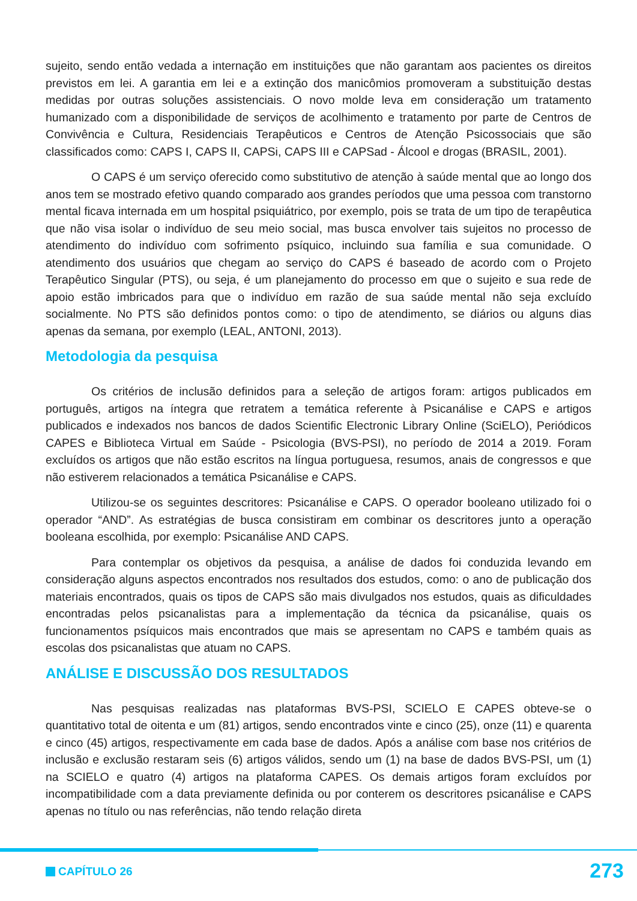sujeito, sendo então vedada a internação em instituições que não garantam aos pacientes os direitos previstos em lei. A garantia em lei e a extinção dos manicômios promoveram a substituição destas medidas por outras soluções assistenciais. O novo molde leva em consideração um tratamento humanizado com a disponibilidade de serviços de acolhimento e tratamento por parte de Centros de Convivência e Cultura, Residenciais Terapêuticos e Centros de Atenção Psicossociais que são classificados como: CAPS I, CAPS II, CAPSi, CAPS III e CAPSad - Álcool e drogas (BRASIL, 2001).
O CAPS é um serviço oferecido como substitutivo de atenção à saúde mental que ao longo dos anos tem se mostrado efetivo quando comparado aos grandes períodos que uma pessoa com transtorno mental ficava internada em um hospital psiquiátrico, por exemplo, pois se trata de um tipo de terapêutica que não visa isolar o indivíduo de seu meio social, mas busca envolver tais sujeitos no processo de atendimento do indivíduo com sofrimento psíquico, incluindo sua família e sua comunidade. O atendimento dos usuários que chegam ao serviço do CAPS é baseado de acordo com o Projeto Terapêutico Singular (PTS), ou seja, é um planejamento do processo em que o sujeito e sua rede de apoio estão imbricados para que o indivíduo em razão de sua saúde mental não seja excluído socialmente. No PTS são definidos pontos como: o tipo de atendimento, se diários ou alguns dias apenas da semana, por exemplo (LEAL, ANTONI, 2013).
Metodologia da pesquisa
Os critérios de inclusão definidos para a seleção de artigos foram: artigos publicados em português, artigos na íntegra que retratem a temática referente à Psicanálise e CAPS e artigos publicados e indexados nos bancos de dados Scientific Electronic Library Online (SciELO), Periódicos CAPES e Biblioteca Virtual em Saúde - Psicologia (BVS-PSI), no período de 2014 a 2019. Foram excluídos os artigos que não estão escritos na língua portuguesa, resumos, anais de congressos e que não estiverem relacionados a temática Psicanálise e CAPS.
Utilizou-se os seguintes descritores: Psicanálise e CAPS. O operador booleano utilizado foi o operador “AND”. As estratégias de busca consistiram em combinar os descritores junto a operação booleana escolhida, por exemplo: Psicanálise AND CAPS.
Para contemplar os objetivos da pesquisa, a análise de dados foi conduzida levando em consideração alguns aspectos encontrados nos resultados dos estudos, como: o ano de publicação dos materiais encontrados, quais os tipos de CAPS são mais divulgados nos estudos, quais as dificuldades encontradas pelos psicanalistas para a implementação da técnica da psicanálise, quais os funcionamentos psíquicos mais encontrados que mais se apresentam no CAPS e também quais as escolas dos psicanalistas que atuam no CAPS.
ANÁLISE E DISCUSSÃO DOS RESULTADOS
Nas pesquisas realizadas nas plataformas BVS-PSI, SCIELO E CAPES obteve-se o quantitativo total de oitenta e um (81) artigos, sendo encontrados vinte e cinco (25), onze (11) e quarenta e cinco (45) artigos, respectivamente em cada base de dados. Após a análise com base nos critérios de inclusão e exclusão restaram seis (6) artigos válidos, sendo um (1) na base de dados BVS-PSI, um (1) na SCIELO e quatro (4) artigos na plataforma CAPES. Os demais artigos foram excluídos por incompatibilidade com a data previamente definida ou por conterem os descritores psicanálise e CAPS apenas no título ou nas referências, não tendo relação direta
CAPÍTULO 26 273